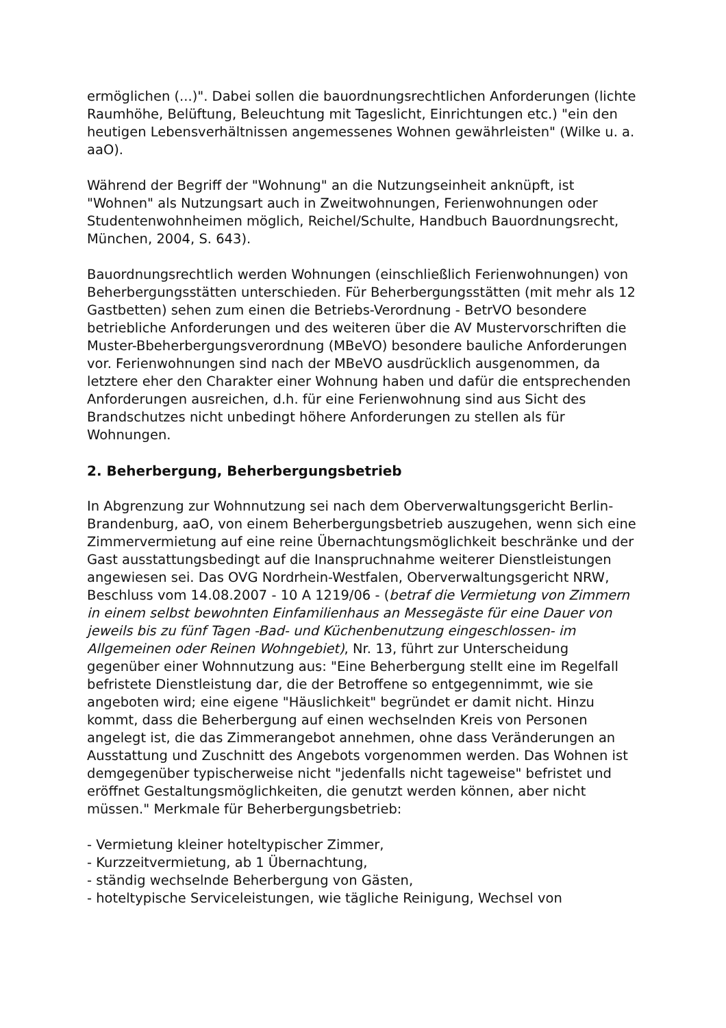ermöglichen (...)". Dabei sollen die bauordnungsrechtlichen Anforderungen (lichte Raumhöhe, Belüftung, Beleuchtung mit Tageslicht, Einrichtungen etc.) "ein den heutigen Lebensverhältnissen angemessenes Wohnen gewährleisten" (Wilke u. a. aaO).
Während der Begriff der "Wohnung" an die Nutzungseinheit anknüpft, ist "Wohnen" als Nutzungsart auch in Zweitwohnungen, Ferienwohnungen oder Studentenwohnheimen möglich, Reichel/Schulte, Handbuch Bauordnungsrecht, München, 2004, S. 643).
Bauordnungsrechtlich werden Wohnungen (einschließlich Ferienwohnungen) von Beherbergungsstätten unterschieden. Für Beherbergungsstätten (mit mehr als 12 Gastbetten) sehen zum einen die Betriebs-Verordnung - BetrVO besondere betriebliche Anforderungen und des weiteren über die AV Mustervorschriften die Muster-Bbeherbergungsverordnung (MBeVO) besondere bauliche Anforderungen vor. Ferienwohnungen sind nach der MBeVO ausdrücklich ausgenommen, da letztere eher den Charakter einer Wohnung haben und dafür die entsprechenden Anforderungen ausreichen, d.h. für eine Ferienwohnung sind aus Sicht des Brandschutzes nicht unbedingt höhere Anforderungen zu stellen als für Wohnungen.
2. Beherbergung, Beherbergungsbetrieb
In Abgrenzung zur Wohnnutzung sei nach dem Oberverwaltungsgericht Berlin-Brandenburg, aaO, von einem Beherbergungsbetrieb auszugehen, wenn sich eine Zimmervermietung auf eine reine Übernachtungsmöglichkeit beschränke und der Gast ausstattungsbedingt auf die Inanspruchnahme weiterer Dienstleistungen angewiesen sei. Das OVG Nordrhein-Westfalen, Oberverwaltungsgericht NRW, Beschluss vom 14.08.2007 - 10 A 1219/06 - (betraf die Vermietung von Zimmern in einem selbst bewohnten Einfamilienhaus an Messegäste für eine Dauer von jeweils bis zu fünf Tagen -Bad- und Küchenbenutzung eingeschlossen- im Allgemeinen oder Reinen Wohngebiet), Nr. 13, führt zur Unterscheidung gegenüber einer Wohnnutzung aus: "Eine Beherbergung stellt eine im Regelfall befristete Dienstleistung dar, die der Betroffene so entgegennimmt, wie sie angeboten wird; eine eigene "Häuslichkeit" begründet er damit nicht. Hinzu kommt, dass die Beherbergung auf einen wechselnden Kreis von Personen angelegt ist, die das Zimmerangebot annehmen, ohne dass Veränderungen an Ausstattung und Zuschnitt des Angebots vorgenommen werden. Das Wohnen ist demgegenüber typischerweise nicht "jedenfalls nicht tageweise" befristet und eröffnet Gestaltungsmöglichkeiten, die genutzt werden können, aber nicht müssen." Merkmale für Beherbergungsbetrieb:
- Vermietung kleiner hoteltypischer Zimmer,
- Kurzzeitvermietung, ab 1 Übernachtung,
- ständig wechselnde Beherbergung von Gästen,
- hoteltypische Serviceleistungen, wie tägliche Reinigung, Wechsel von